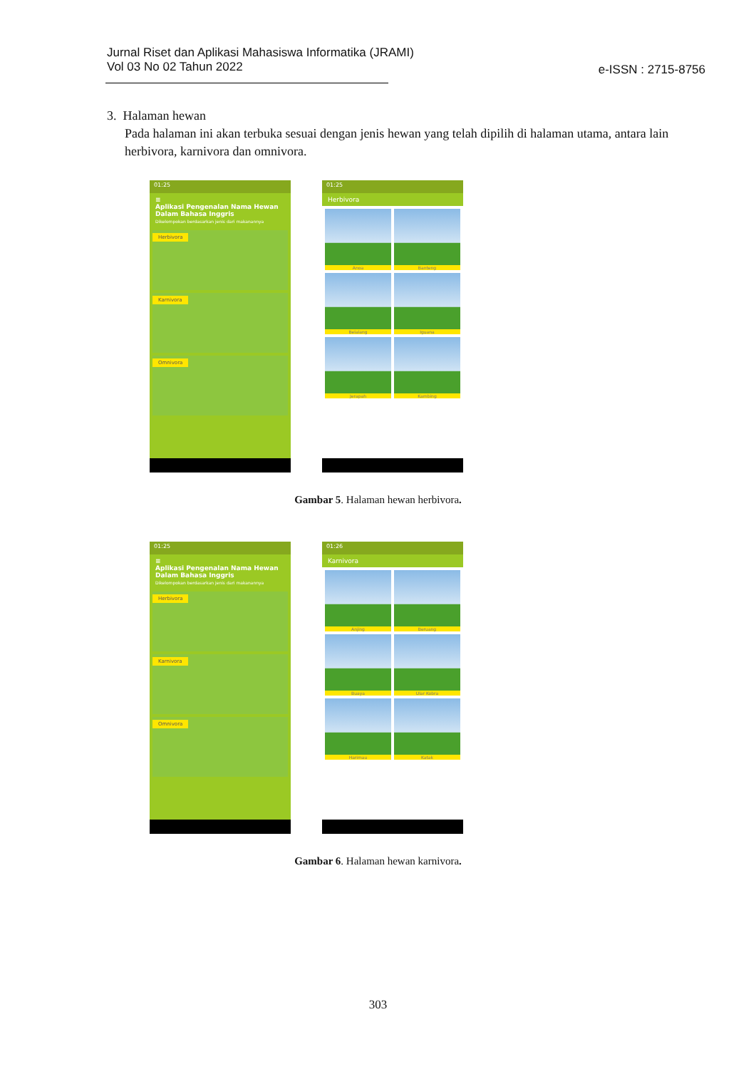Jurnal Riset dan Aplikasi Mahasiswa Informatika (JRAMI)
Vol 03 No 02 Tahun 2022
e-ISSN : 2715-8756
3. Halaman hewan
Pada halaman ini akan terbuka sesuai dengan jenis hewan yang telah dipilih di halaman utama, antara lain herbivora, karnivora dan omnivora.
01:25
≡
Aplikasi Pengenalan Nama Hewan Dalam Bahasa Inggris
Dikelompokan berdasarkan jenis dari makanannya
Herbivora
Karnivora
Omnivora
01:25
Herbivora
Anoa
Banteng
Belalang
Iguana
Jerapah
Kambing
Gambar 5. Halaman hewan herbivora.
01:25
≡
Aplikasi Pengenalan Nama Hewan Dalam Bahasa Inggris
Dikelompokan berdasarkan jenis dari makanannya
Herbivora
Karnivora
Omnivora
01:26
Karnivora
Anjing
Beruang
Buaya
Ular Kobra
Harimau
Katak
Gambar 6. Halaman hewan karnivora.
303